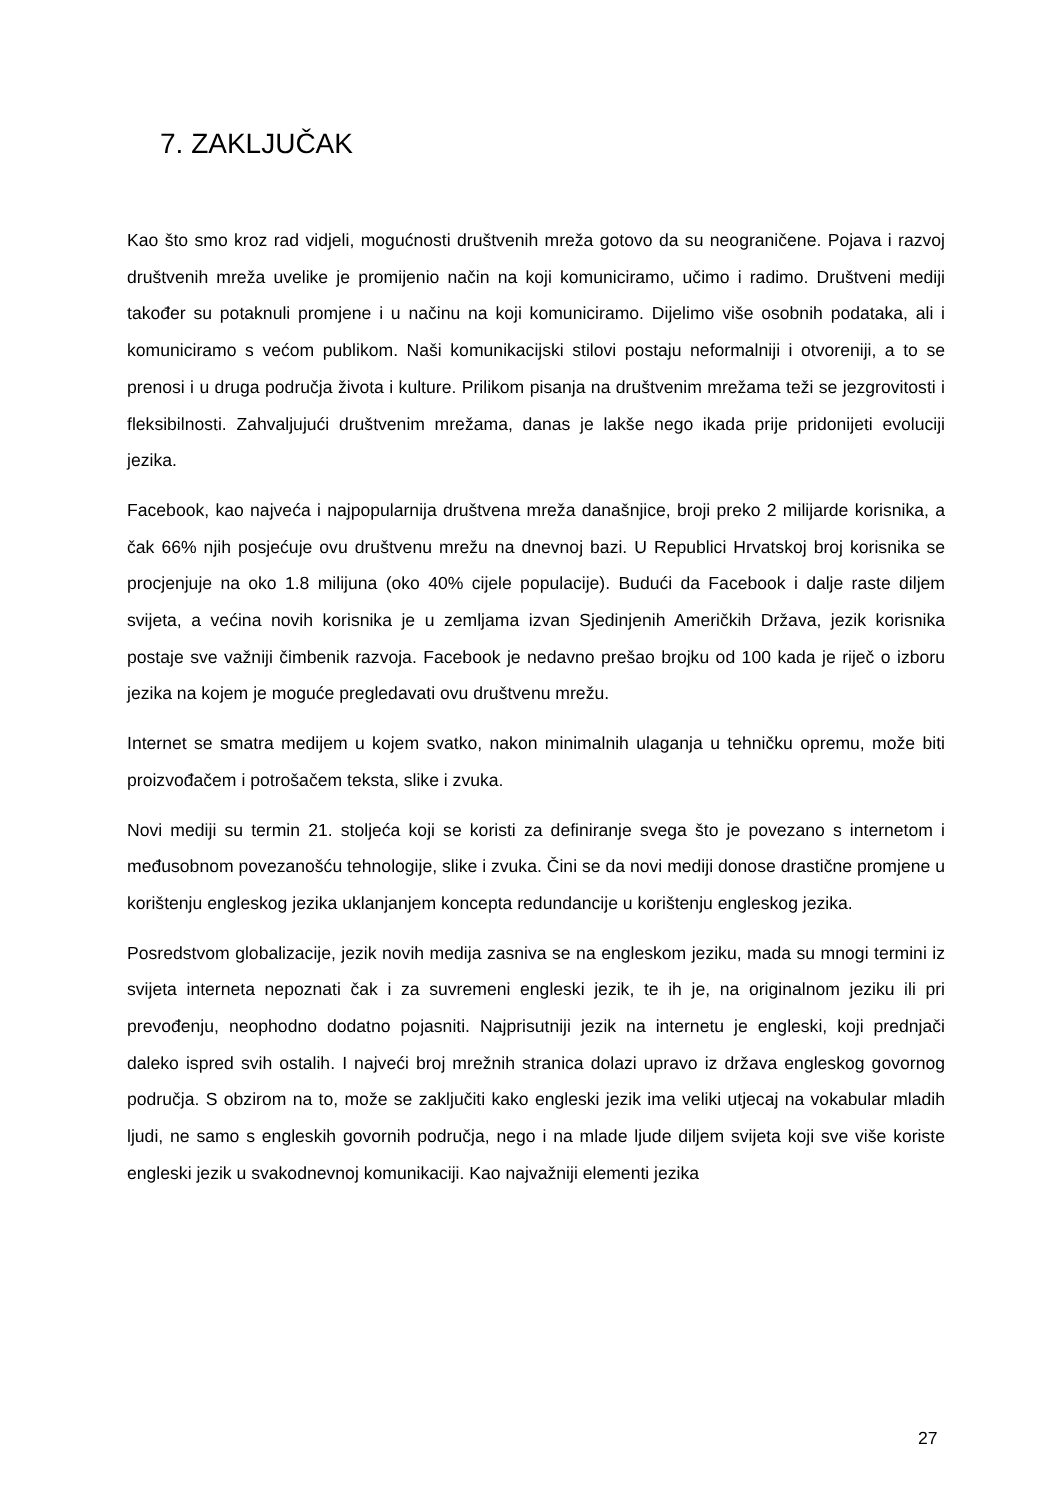7. ZAKLJUČAK
Kao što smo kroz rad vidjeli, mogućnosti društvenih mreža gotovo da su neograničene. Pojava i razvoj društvenih mreža uvelike je promijenio način na koji komuniciramo, učimo i radimo. Društveni mediji također su potaknuli promjene i u načinu na koji komuniciramo. Dijelimo više osobnih podataka, ali i komuniciramo s većom publikom. Naši komunikacijski stilovi postaju neformalniji i otvoreniji, a to se prenosi i u druga područja života i kulture. Prilikom pisanja na društvenim mrežama teži se jezgrovitosti i fleksibilnosti. Zahvaljujući društvenim mrežama, danas je lakše nego ikada prije pridonijeti evoluciji jezika.
Facebook, kao najveća i najpopularnija društvena mreža današnjice, broji preko 2 milijarde korisnika, a čak 66% njih posjećuje ovu društvenu mrežu na dnevnoj bazi. U Republici Hrvatskoj broj korisnika se procjenjuje na oko 1.8 milijuna (oko 40% cijele populacije). Budući da Facebook i dalje raste diljem svijeta, a većina novih korisnika je u zemljama izvan Sjedinjenih Američkih Država, jezik korisnika postaje sve važniji čimbenik razvoja. Facebook je nedavno prešao brojku od 100 kada je riječ o izboru jezika na kojem je moguće pregledavati ovu društvenu mrežu.
Internet se smatra medijem u kojem svatko, nakon minimalnih ulaganja u tehničku opremu, može biti proizvođačem i potrošačem teksta, slike i zvuka.
Novi mediji su termin 21. stoljeća koji se koristi za definiranje svega što je povezano s internetom i međusobnom povezanošću tehnologije, slike i zvuka. Čini se da novi mediji donose drastične promjene u korištenju engleskog jezika uklanjanjem koncepta redundancije u korištenju engleskog jezika.
Posredstvom globalizacije, jezik novih medija zasniva se na engleskom jeziku, mada su mnogi termini iz svijeta interneta nepoznati čak i za suvremeni engleski jezik, te ih je, na originalnom jeziku ili pri prevođenju, neophodno dodatno pojasniti. Najprisutniji jezik na internetu je engleski, koji prednjači daleko ispred svih ostalih. I najveći broj mrežnih stranica dolazi upravo iz država engleskog govornog područja. S obzirom na to, može se zaključiti kako engleski jezik ima veliki utjecaj na vokabular mladih ljudi, ne samo s engleskih govornih područja, nego i na mlade ljude diljem svijeta koji sve više koriste engleski jezik u svakodnevnoj komunikaciji. Kao najvažniji elementi jezika
27